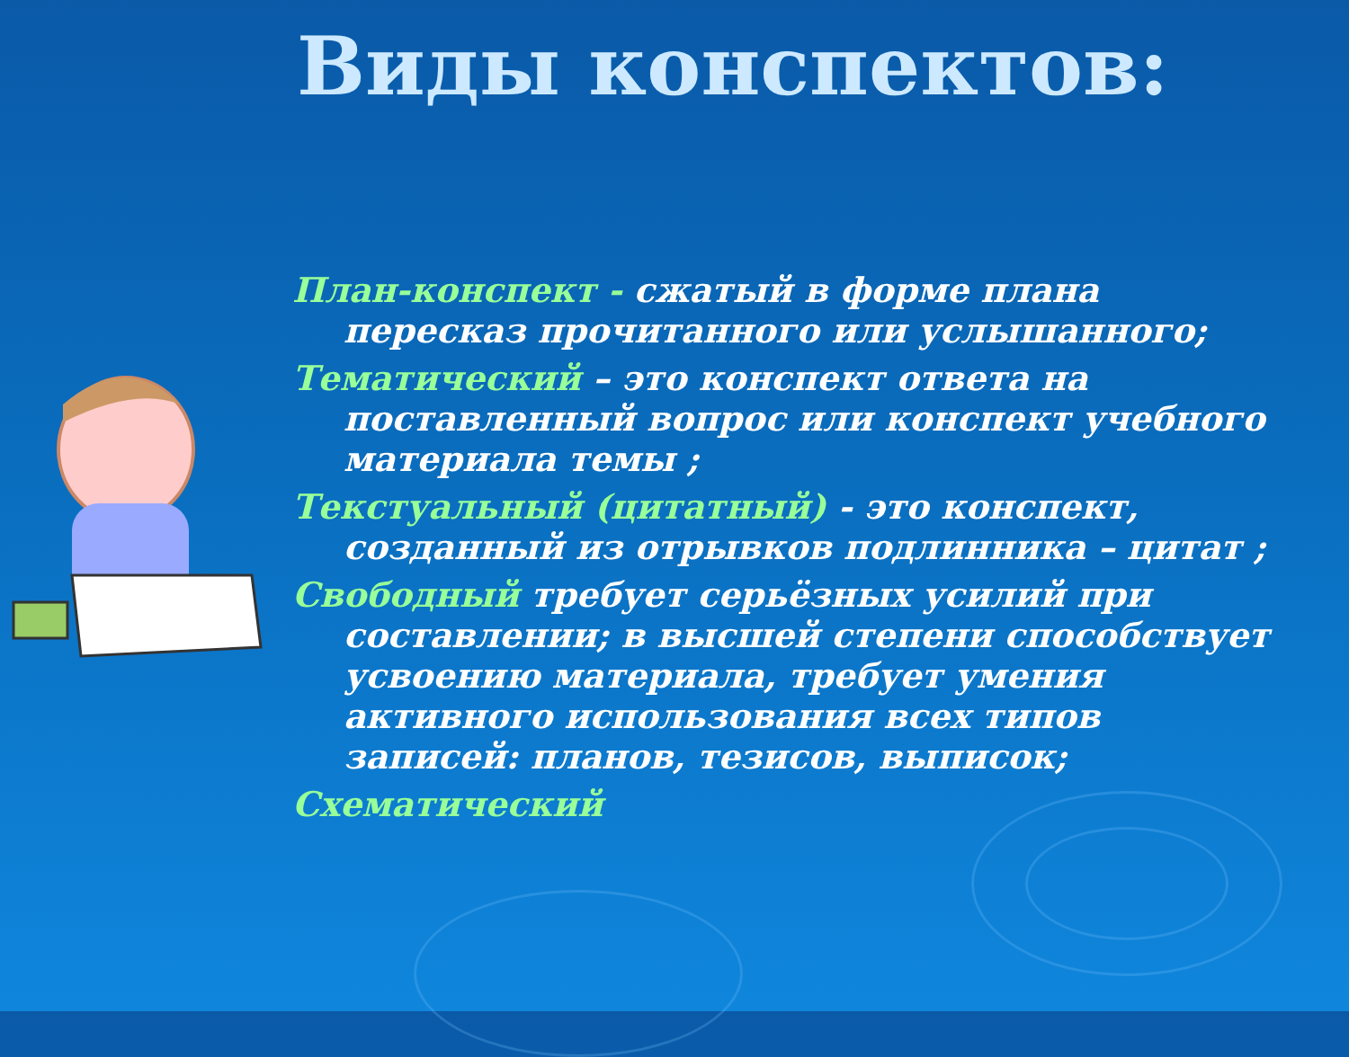Виды конспектов:
План-конспект - сжатый в форме плана пересказ прочитанного или услышанного;
Тематический – это конспект ответа на поставленный вопрос или конспект учебного материала темы ;
Текстуальный (цитатный) - это конспект, созданный из отрывков подлинника – цитат ;
Свободный требует серьёзных усилий при составлении; в высшей степени способствует усвоению материала, требует умения активного использования всех типов записей: планов, тезисов, выписок;
Схематический